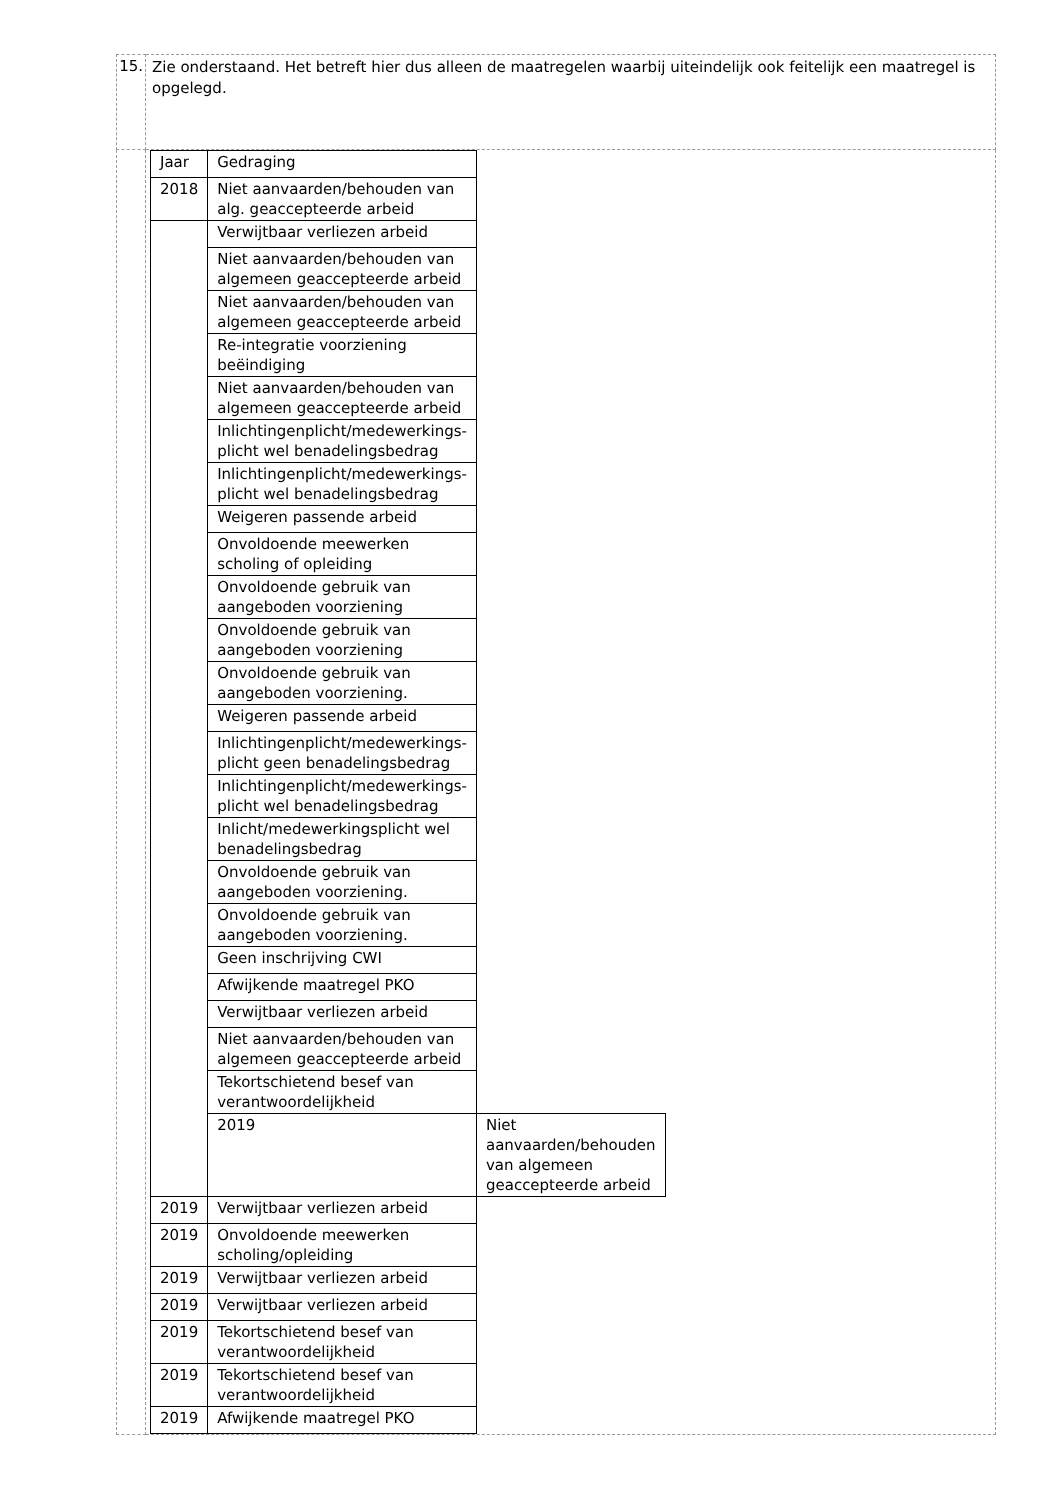| 15. | Zie onderstaand. Het betreft hier dus alleen de maatregelen waarbij uiteindelijk ook feitelijk een maatregel is opgelegd. |
| | / Jaar / Gedraging / / / 2018 / Niet aanvaarden/behouden van alg. geaccepteerde arbeid / / / / Verwijtbaar verliezen arbeid / / / / Niet aanvaarden/behouden van algemeen geaccepteerde arbeid / / / / Niet aanvaarden/behouden van algemeen geaccepteerde arbeid / / / / Re-integratie voorziening beëindiging / / / / Niet aanvaarden/behouden van algemeen geaccepteerde arbeid / / / / Inlichtingenplicht/medewerkings-plicht wel benadelingsbedrag / / / / Inlichtingenplicht/medewerkings-plicht wel benadelingsbedrag / / / / Weigeren passende arbeid / / / / Onvoldoende meewerken scholing of opleiding / / / / Onvoldoende gebruik van aangeboden voorziening / / / / Onvoldoende gebruik van aangeboden voorziening / / / / Onvoldoende gebruik van aangeboden voorziening. / / / / Weigeren passende arbeid / / / / Inlichtingenplicht/medewerkings-plicht geen benadelingsbedrag / / / / Inlichtingenplicht/medewerkings-plicht wel benadelingsbedrag / / / / Inlicht/medewerkingsplicht wel benadelingsbedrag / / / / Onvoldoende gebruik van aangeboden voorziening. / / / / Onvoldoende gebruik van aangeboden voorziening. / / / / Geen inschrijving CWI / / / / Afwijkende maatregel PKO / / / / Verwijtbaar verliezen arbeid / / / / Niet aanvaarden/behouden van algemeen geaccepteerde arbeid / / / / Tekortschietend besef van verantwoordelijkheid / / / / 2019 / Niet aanvaarden/behouden van algemeen geaccepteerde arbeid / / 2019 / Verwijtbaar verliezen arbeid / / / 2019 / Onvoldoende meewerken scholing/opleiding / / / 2019 / Verwijtbaar verliezen arbeid / / / 2019 / Verwijtbaar verliezen arbeid / / / 2019 / Tekortschietend besef van verantwoordelijkheid / / / 2019 / Tekortschietend besef van verantwoordelijkheid / / / 2019 / Afwijkende maatregel PKO / / |